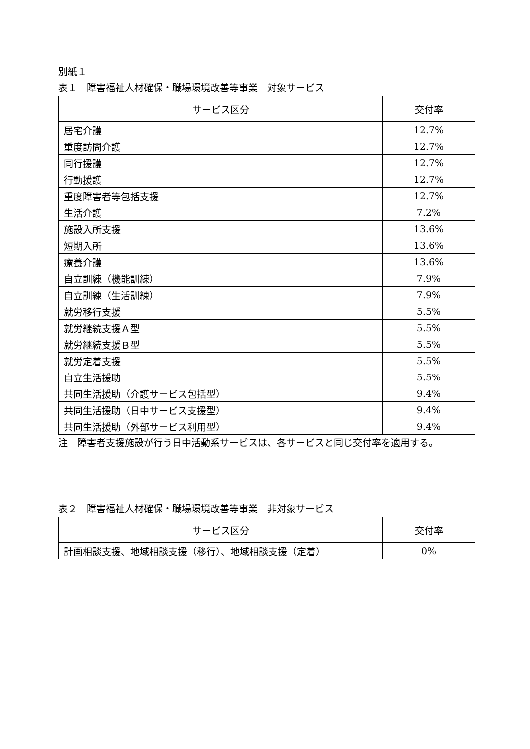別紙１
表１　障害福祉人材確保・職場環境改善等事業　対象サービス
| サービス区分 | 交付率 |
| --- | --- |
| 居宅介護 | 12.7% |
| 重度訪問介護 | 12.7% |
| 同行援護 | 12.7% |
| 行動援護 | 12.7% |
| 重度障害者等包括支援 | 12.7% |
| 生活介護 | 7.2% |
| 施設入所支援 | 13.6% |
| 短期入所 | 13.6% |
| 療養介護 | 13.6% |
| 自立訓練（機能訓練） | 7.9% |
| 自立訓練（生活訓練） | 7.9% |
| 就労移行支援 | 5.5% |
| 就労継続支援Ａ型 | 5.5% |
| 就労継続支援Ｂ型 | 5.5% |
| 就労定着支援 | 5.5% |
| 自立生活援助 | 5.5% |
| 共同生活援助（介護サービス包括型） | 9.4% |
| 共同生活援助（日中サービス支援型） | 9.4% |
| 共同生活援助（外部サービス利用型） | 9.4% |
注　障害者支援施設が行う日中活動系サービスは、各サービスと同じ交付率を適用する。
表２　障害福祉人材確保・職場環境改善等事業　非対象サービス
| サービス区分 | 交付率 |
| --- | --- |
| 計画相談支援、地域相談支援（移行）、地域相談支援（定着） | 0% |